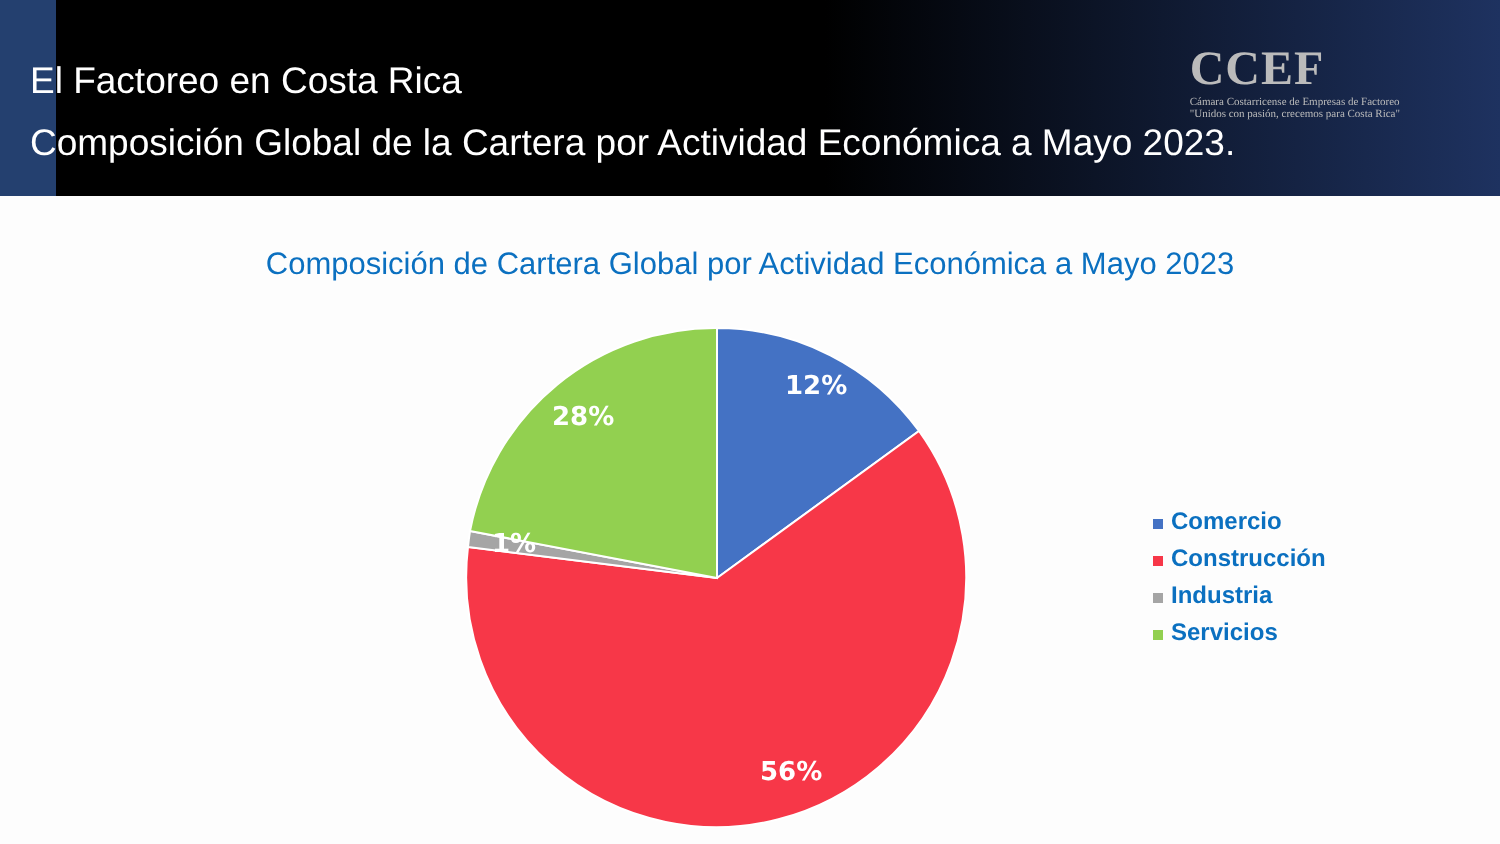El Factoreo en Costa Rica
Composición Global de la Cartera por Actividad Económica a Mayo 2023.
CCEF
Cámara Costarricense de Empresas de Factoreo
"Unidos con pasión, crecemos para Costa Rica"
Composición de Cartera Global por Actividad Económica a Mayo 2023
12%
56%
1%
28%
Comercio
Construcción
Industria
Servicios